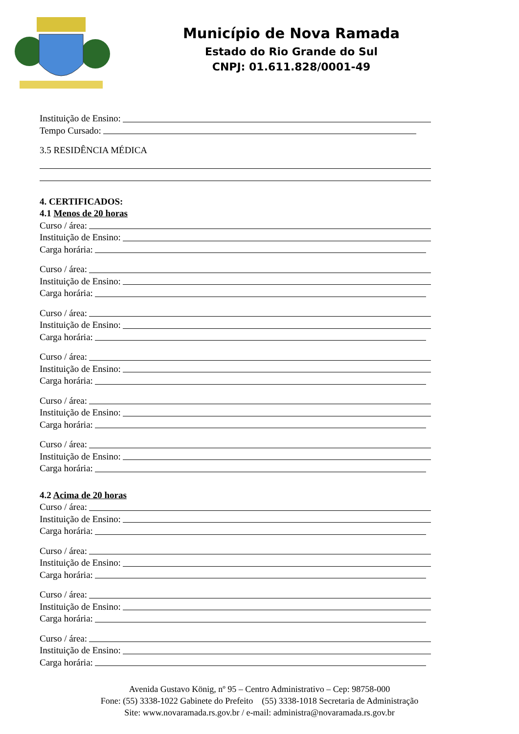Município de Nova Ramada
Estado do Rio Grande do Sul
CNPJ: 01.611.828/0001-49
Instituição de Ensino:
Tempo Cursado:
3.5 RESIDÊNCIA MÉDICA
4. CERTIFICADOS:
4.1 Menos de 20 horas
Curso / área:
Instituição de Ensino:
Carga horária:
Curso / área:
Instituição de Ensino:
Carga horária:
Curso / área:
Instituição de Ensino:
Carga horária:
Curso / área:
Instituição de Ensino:
Carga horária:
Curso / área:
Instituição de Ensino:
Carga horária:
Curso / área:
Instituição de Ensino:
Carga horária:
4.2 Acima de 20 horas
Curso / área:
Instituição de Ensino:
Carga horária:
Curso / área:
Instituição de Ensino:
Carga horária:
Curso / área:
Instituição de Ensino:
Carga horária:
Curso / área:
Instituição de Ensino:
Carga horária:
Avenida Gustavo König, nº 95 – Centro Administrativo – Cep: 98758-000
Fone: (55) 3338-1022 Gabinete do Prefeito (55) 3338-1018 Secretaria de Administração
Site: www.novaramada.rs.gov.br / e-mail: administra@novaramada.rs.gov.br